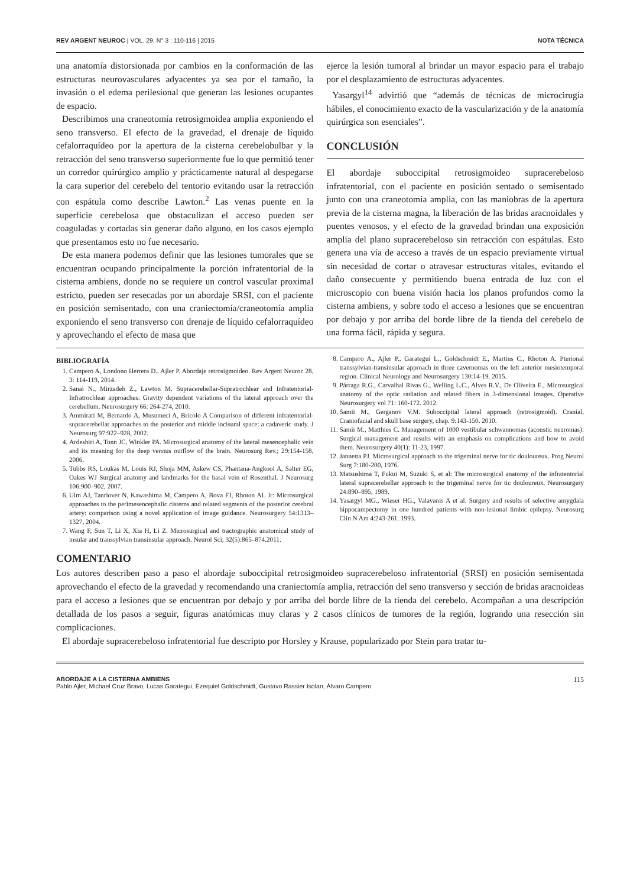REV ARGENT NEUROC | VOL. 29, N° 3 : 110-116 | 2015 NOTA TÉCNICA
una anatomía distorsionada por cambios en la conformación de las estructuras neurovasculares adyacentes ya sea por el tamaño, la invasión o el edema perilesional que generan las lesiones ocupantes de espacio.
Describimos una craneotomía retrosigmoidea amplia exponiendo el seno transverso. El efecto de la gravedad, el drenaje de líquido cefalorraquídeo por la apertura de la cisterna cerebelobulbar y la retracción del seno transverso superiormente fue lo que permitió tener un corredor quirúrgico amplio y prácticamente natural al despegarse la cara superior del cerebelo del tentorio evitando usar la retracción con espátula como describe Lawton.<sup>2</sup> Las venas puente en la superficie cerebelosa que obstaculizan el acceso pueden ser coaguladas y cortadas sin generar daño alguno, en los casos ejemplo que presentamos esto no fue necesario.
De esta manera podemos definir que las lesiones tumorales que se encuentran ocupando principalmente la porción infratentorial de la cisterna ambiens, donde no se requiere un control vascular proximal estricto, pueden ser resecadas por un abordaje SRSI, con el paciente en posición semisentado, con una craniectomía/craneotomía amplia exponiendo el seno transverso con drenaje de líquido cefalorraquídeo y aprovechando el efecto de masa que
ejerce la lesión tumoral al brindar un mayor espacio para el trabajo por el desplazamiento de estructuras adyacentes.
Yasargyl<sup>14</sup> advirtió que “además de técnicas de microcirugía hábiles, el conocimiento exacto de la vascularización y de la anatomía quirúrgica son esenciales”.
CONCLUSIÓN
El abordaje suboccipital retrosigmoideo supracerebeloso infratentorial, con el paciente en posición sentado o semisentado junto con una craneotomía amplia, con las maniobras de la apertura previa de la cisterna magna, la liberación de las bridas aracnoidales y puentes venosos, y el efecto de la gravedad brindan una exposición amplia del plano supracerebeloso sin retracción con espátulas. Esto genera una vía de acceso a través de un espacio previamente virtual sin necesidad de cortar o atravesar estructuras vitales, evitando el daño consecuente y permitiendo buena entrada de luz con el microscopio con buena visión hacia los planos profundos como la cisterna ambiens, y sobre todo el acceso a lesiones que se encuentran por debajo y por arriba del borde libre de la tienda del cerebelo de una forma fácil, rápida y segura.
BIBLIOGRAFÍA
1. Campero A, Londono Herrera D., Ajler P. Abordaje retrosigmoideo. Rev Argent Neuroc 28, 3: 114-119, 2014.
2. Sanai N., Mirzadeh Z., Lawton M. Supracerebellar-Supratrochlear and Infratentorial-Infratrochlear approaches: Gravity dependent variations of the lateral approach over the cerebellum. Neurosurgery 66: 264-274, 2010.
3. Ammirati M, Bernardo A, Musumeci A, Bricolo A Comparison of different infratentorial-supracerebellar approaches to the posterior and middle incisural space: a cadaveric study. J Neurosurg 97:922–928, 2002.
4. Ardeshiri A, Tonn JC, Winkler PA. Microsurgical anatomy of the lateral mesencephalic vein and its meaning for the deep venous outflow of the brain. Neurosurg Rev.; 29:154-158, 2006.
5. Tubbs RS, Loukas M, Louis RJ, Shoja MM, Askew CS, Phantana-Angkool A, Salter EG, Oakes WJ Surgical anatomy and landmarks for the basal vein of Rosenthal. J Neurosurg 106:900–902, 2007.
6. Ulm AJ, Tanriover N, Kawashima M, Campero A, Bova FJ, Rhoton AL Jr: Microsurgical approaches to the perimesencephalic cisterns and related segments of the posterior cerebral artery: comparison using a novel application of image guidance. Neurosurgery 54:1313–1327, 2004.
7. Wang F, Sun T, Li X, Xia H, Li Z. Microsurgical and tractographic anatomical study of insular and transsylvian transinsular approach. Neurol Sci; 32(5):865–874.2011.
8. Campero A., Ajler P., Garategui L., Goldschmidt E., Martins C., Rhoton A. Pterional transsylvian-transinsular approach in three cavernomas on the left anterior mesiotemporal region. Clinical Neurology and Neurosurgery 130:14-19. 2015.
9. Párraga R.G., Carvalhal Rivas G., Welling L.C., Alves R.V., De Oliveira E., Microsurgical anatomy of the optic radiation and related fibers in 3-dimensional images. Operative Neurosurgery vol 71: 160-172. 2012.
10. Samii M., Gerganov V.M. Suboccipital lateral approach (retrosigmoid). Cranial, Craniofacial and skull base surgery, chap. 9:143-150. 2010.
11. Samii M., Matthies C. Management of 1000 vestibular schwannomas (acoustic neuromas): Surgical management and results with an emphasis on complications and how to avoid them. Neurosurgery 40(1): 11-23, 1997.
12. Jannetta PJ. Microsurgical approach to the trigeminal nerve for tic douloureux. Prog Neurol Surg 7:180-200, 1976.
13. Matsushima T, Fukui M, Suzuki S, et al: The microsurgical anatomy of the infratentorial lateral supracerebellar approach to the trigeminal nerve for tic douloureux. Neurosurgery 24:890–895, 1989.
14. Yasargyl MG., Wieser HG., Valavanis A et al. Surgery and results of selective amygdala hippocampectomy in one hundred patients with non-lesional limbic epilepsy. Neurosurg Clin N Am 4:243-261. 1993.
COMENTARIO
Los autores describen paso a paso el abordaje suboccipital retrosigmoideo supracerebeloso infratentorial (SRSI) en posición semisentada aprovechando el efecto de la gravedad y recomendando una craniectomía amplia, retracción del seno transverso y sección de bridas aracnoideas para el acceso a lesiones que se encuentran por debajo y por arriba del borde libre de la tienda del cerebelo. Acompañan a una descripción detallada de los pasos a seguir, figuras anatómicas muy claras y 2 casos clínicos de tumores de la región, logrando una resección sin complicaciones.
El abordaje supracerebeloso infratentorial fue descripto por Horsley y Krause, popularizado por Stein para tratar tu-
ABORDAJE A LA CISTERNA AMBIENS
Pablo Ajler, Michael Cruz Bravo, Lucas Garategui, Ezequiel Goldschmidt, Gustavo Rassier Isolan, Álvaro Campero
115